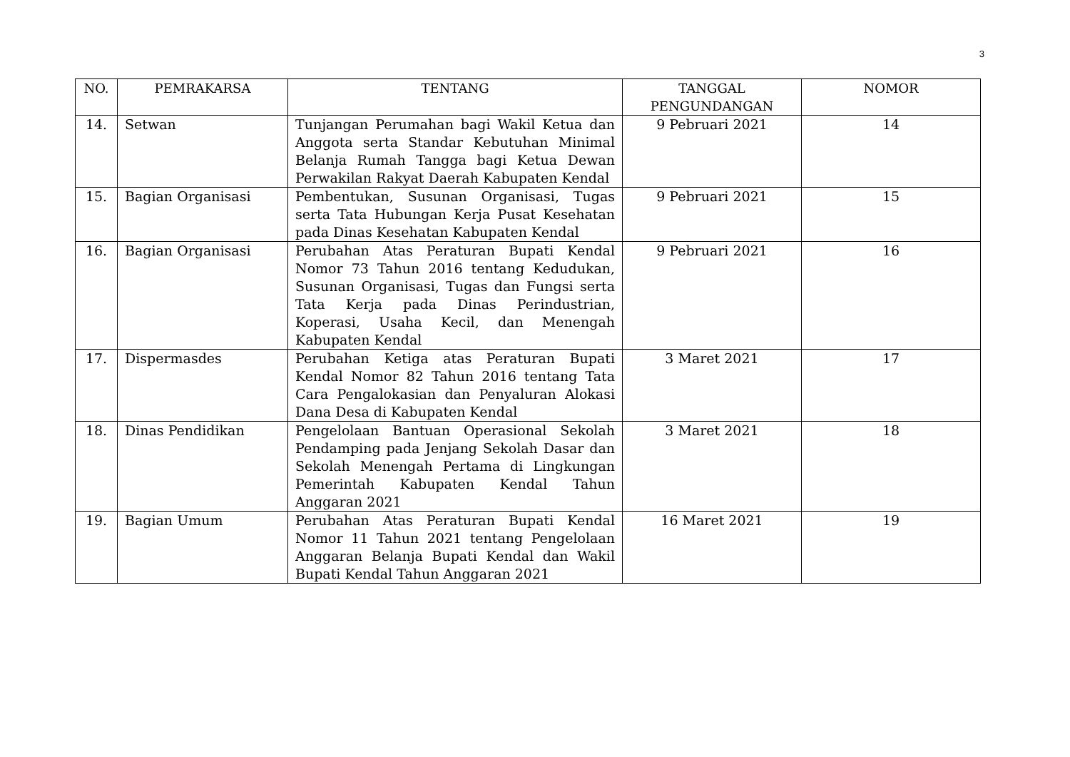3
| NO. | PEMRAKARSA | TENTANG | TANGGAL PENGUNDANGAN | NOMOR |
| --- | --- | --- | --- | --- |
| 14. | Setwan | Tunjangan Perumahan bagi Wakil Ketua dan Anggota serta Standar Kebutuhan Minimal Belanja Rumah Tangga bagi Ketua Dewan Perwakilan Rakyat Daerah Kabupaten Kendal | 9 Pebruari 2021 | 14 |
| 15. | Bagian Organisasi | Pembentukan, Susunan Organisasi, Tugas serta Tata Hubungan Kerja Pusat Kesehatan pada Dinas Kesehatan Kabupaten Kendal | 9 Pebruari 2021 | 15 |
| 16. | Bagian Organisasi | Perubahan Atas Peraturan Bupati Kendal Nomor 73 Tahun 2016 tentang Kedudukan, Susunan Organisasi, Tugas dan Fungsi serta Tata Kerja pada Dinas Perindustrian, Koperasi, Usaha Kecil, dan Menengah Kabupaten Kendal | 9 Pebruari 2021 | 16 |
| 17. | Dispermasdes | Perubahan Ketiga atas Peraturan Bupati Kendal Nomor 82 Tahun 2016 tentang Tata Cara Pengalokasian dan Penyaluran Alokasi Dana Desa di Kabupaten Kendal | 3 Maret 2021 | 17 |
| 18. | Dinas Pendidikan | Pengelolaan Bantuan Operasional Sekolah Pendamping pada Jenjang Sekolah Dasar dan Sekolah Menengah Pertama di Lingkungan Pemerintah Kabupaten Kendal Tahun Anggaran 2021 | 3 Maret 2021 | 18 |
| 19. | Bagian Umum | Perubahan Atas Peraturan Bupati Kendal Nomor 11 Tahun 2021 tentang Pengelolaan Anggaran Belanja Bupati Kendal dan Wakil Bupati Kendal Tahun Anggaran 2021 | 16 Maret 2021 | 19 |